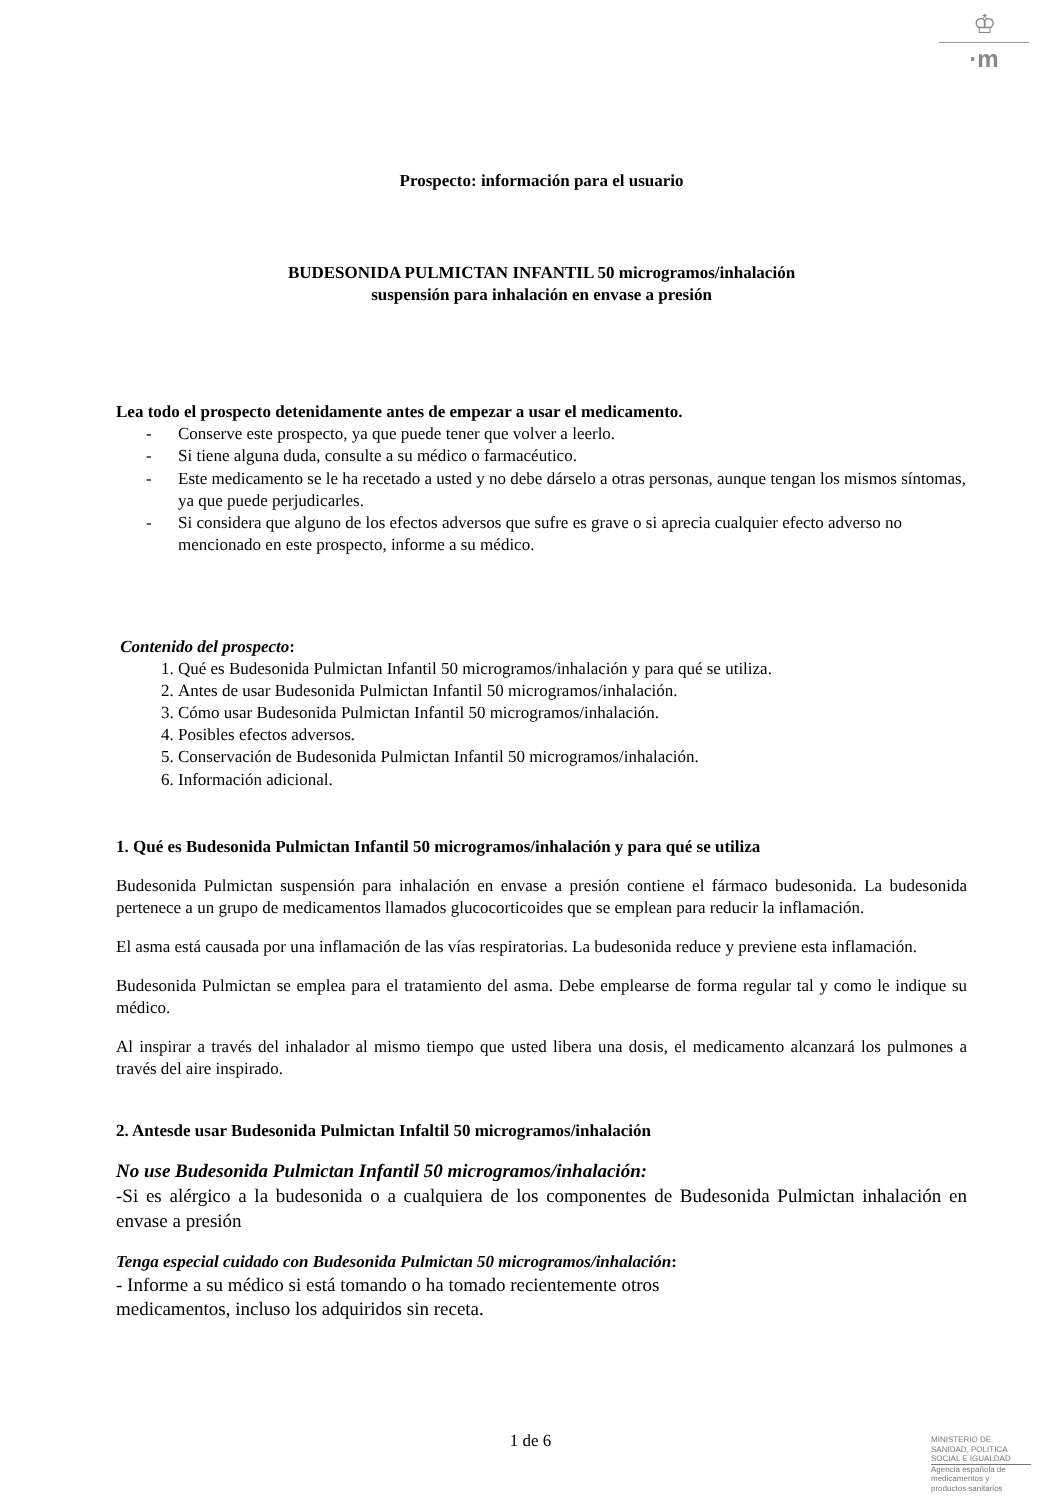♔
·m
Prospecto: información para el usuario
BUDESONIDA PULMICTAN INFANTIL 50 microgramos/inhalación
suspensión para inhalación en envase a presión
Lea todo el prospecto detenidamente antes de empezar a usar el medicamento.
- Conserve este prospecto, ya que puede tener que volver a leerlo.
- Si tiene alguna duda, consulte a su médico o farmacéutico.
- Este medicamento se le ha recetado a usted y no debe dárselo a otras personas, aunque tengan los mismos síntomas, ya que puede perjudicarles.
- Si considera que alguno de los efectos adversos que sufre es grave o si aprecia cualquier efecto adverso no mencionado en este prospecto, informe a su médico.
Contenido del prospecto:
1. Qué es Budesonida Pulmictan Infantil 50 microgramos/inhalación y para qué se utiliza.
2. Antes de usar Budesonida Pulmictan Infantil 50 microgramos/inhalación.
3. Cómo usar Budesonida Pulmictan Infantil 50 microgramos/inhalación.
4. Posibles efectos adversos.
5. Conservación de Budesonida Pulmictan Infantil 50 microgramos/inhalación.
6. Información adicional.
1. Qué es Budesonida Pulmictan Infantil 50 microgramos/inhalación y para qué se utiliza
Budesonida Pulmictan suspensión para inhalación en envase a presión contiene el fármaco budesonida. La budesonida pertenece a un grupo de medicamentos llamados glucocorticoides que se emplean para reducir la inflamación.
El asma está causada por una inflamación de las vías respiratorias. La budesonida reduce y previene esta inflamación.
Budesonida Pulmictan se emplea para el tratamiento del asma. Debe emplearse de forma regular tal y como le indique su médico.
Al inspirar a través del inhalador al mismo tiempo que usted libera una dosis, el medicamento alcanzará los pulmones a través del aire inspirado.
2. Antesde usar Budesonida Pulmictan Infaltil 50 microgramos/inhalación
No use Budesonida Pulmictan Infantil 50 microgramos/inhalación:
-Si es alérgico a la budesonida o a cualquiera de los componentes de Budesonida Pulmictan inhalación en envase a presión
Tenga especial cuidado con Budesonida Pulmictan 50 microgramos/inhalación:
- Informe a su médico si está tomando o ha tomado recientemente otros
medicamentos, incluso los adquiridos sin receta.
1 de 6
MINISTERIO DE
SANIDAD, POLITICA
SOCIAL E IGUALDAD
Agencia española de
medicamentos y
productos sanitarios